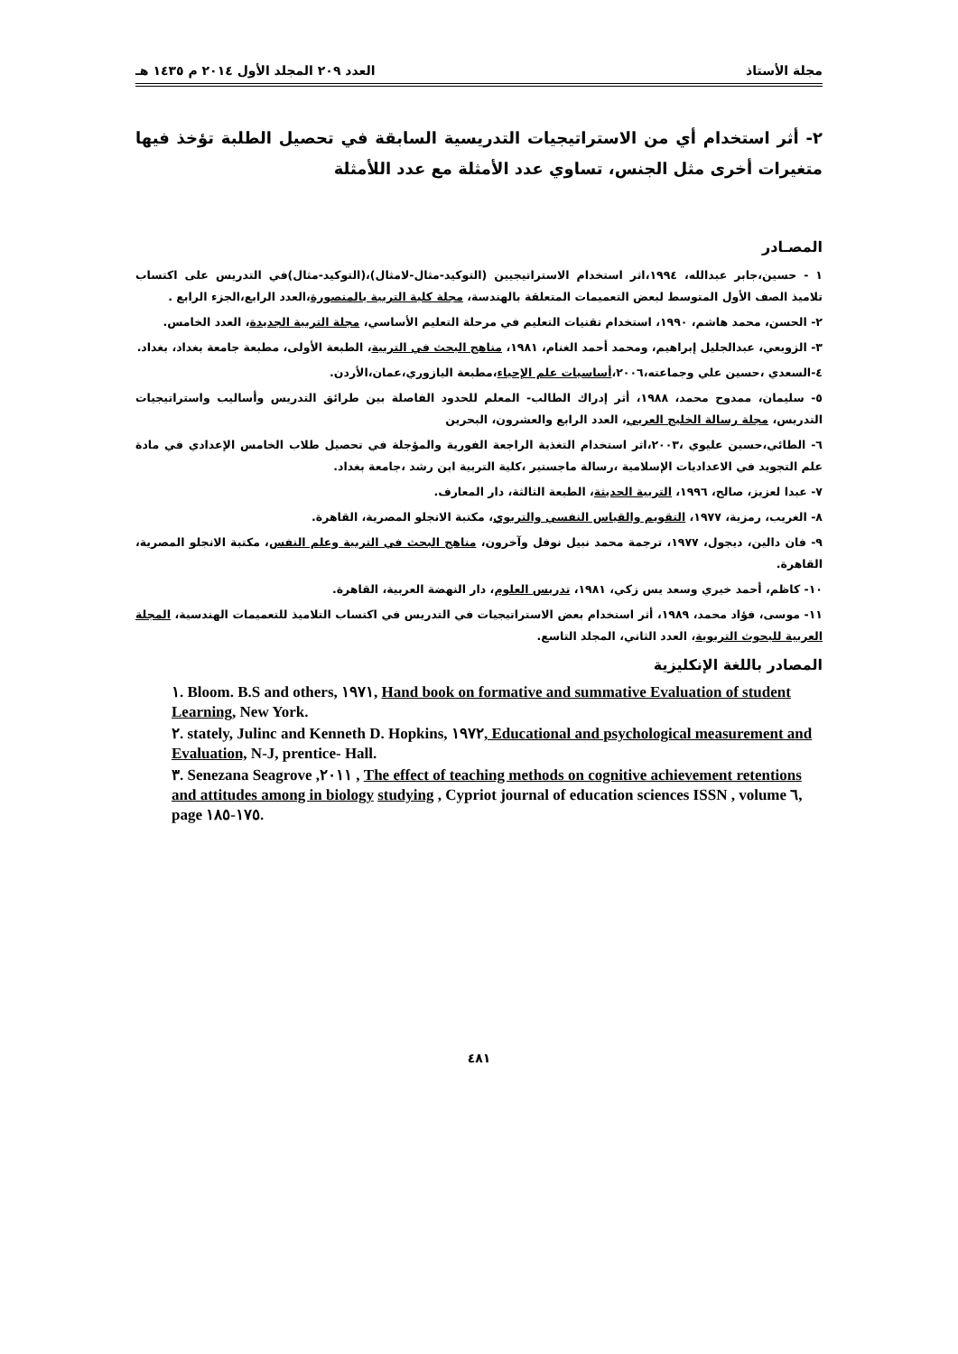مجلة الأستاذ العدد ٢٠٩ المجلد الأول ٢٠١٤ م ١٤٣٥ هـ
٢- أثر استخدام أي من الاستراتيجيات التدريسية السابقة في تحصيل الطلبة تؤخذ فيها متغيرات أخرى مثل الجنس، تساوي عدد الأمثلة مع عدد اللأمثلة
المصـادر
١ - حسين،جابر عبدالله، ١٩٩٤،اثر استخدام الاستراتيجيين (التوكيد-مثال-لامثال)،(التوكيد-مثال)في التدريس على اكتساب تلاميذ الصف الأول المتوسط لبعض التعميمات المتعلقة بالهندسة، مجلة كلية التربية بالمنصورة،العدد الرابع،الجزء الرابع .
٢- الحسن، محمد هاشم، ١٩٩٠، استخدام تقنيات التعليم في مرحلة التعليم الأساسي، مجلة التربية الجديدة، العدد الخامس.
٣- الزوبعي، عبدالجليل إبراهيم، ومحمد أحمد الغنام، ١٩٨١، مناهج البحث في التربية، الطبعة الأولى، مطبعة جامعة بغداد، بغداد.
٤-السعدي ،حسين علي وجماعته،٢٠٠٦،أساسيات علم الإحياء،مطبعة اليازوري،عمان،الأردن.
٥- سليمان، ممدوح محمد، ١٩٨٨، أثر إدراك الطالب- المعلم للحدود الفاصلة بين طرائق التدريس وأساليب واستراتيجيات التدريس، مجلة رسالة الخليج العربي، العدد الرابع والعشرون، البحرين
٦- الطائي،حسين عليوي ،٢٠٠٣،اثر استخدام التغذية الراجعة الفورية والمؤجلة في تحصيل طلاب الخامس الإعدادي في مادة علم التجويد في الاعداديات الإسلامية ،رسالة ماجستير ،كلية التربية ابن رشد ،جامعة بغداد.
٧- عبدا لعزيز، صالح، ١٩٩٦، التربية الحديثة، الطبعة الثالثة، دار المعارف.
٨- الغريب، رمزية، ١٩٧٧، التقويم والقياس النفسي والتربوي، مكتبة الانجلو المصرية، القاهرة.
٩- فان دالين، ديجول، ١٩٧٧، ترجمة محمد نبيل نوفل وآخرون، مناهج البحث في التربية وعلم النفس، مكتبة الانجلو المصرية، القاهرة.
١٠- كاظم، أحمد خيري وسعد يس زكي، ١٩٨١، تدريس العلوم، دار النهضة العربية، القاهرة.
١١- موسى، فؤاد محمد، ١٩٨٩، أثر استخدام بعض الاستراتيجيات في التدريس في اكتساب التلاميذ للتعميمات الهندسية، المجلة العربية للبحوث التربوية، العدد الثاني، المجلد التاسع.
المصادر باللغة الإنكليزية
١. Bloom. B.S and others, ١٩٧١, Hand book on formative and summative Evaluation of student Learning, New York.
٢. stately, Julinc and Kenneth D. Hopkins, ١٩٧٢, Educational and psychological measurement and Evaluation, N-J, prentice- Hall.
٣. Senezana Seagrove ,٢٠١١ , The effect of teaching methods on cognitive achievement retentions and attitudes among in biology studying , Cypriot journal of education sciences ISSN , volume ٦, page ١٧٥-١٨٥.
٤٨١